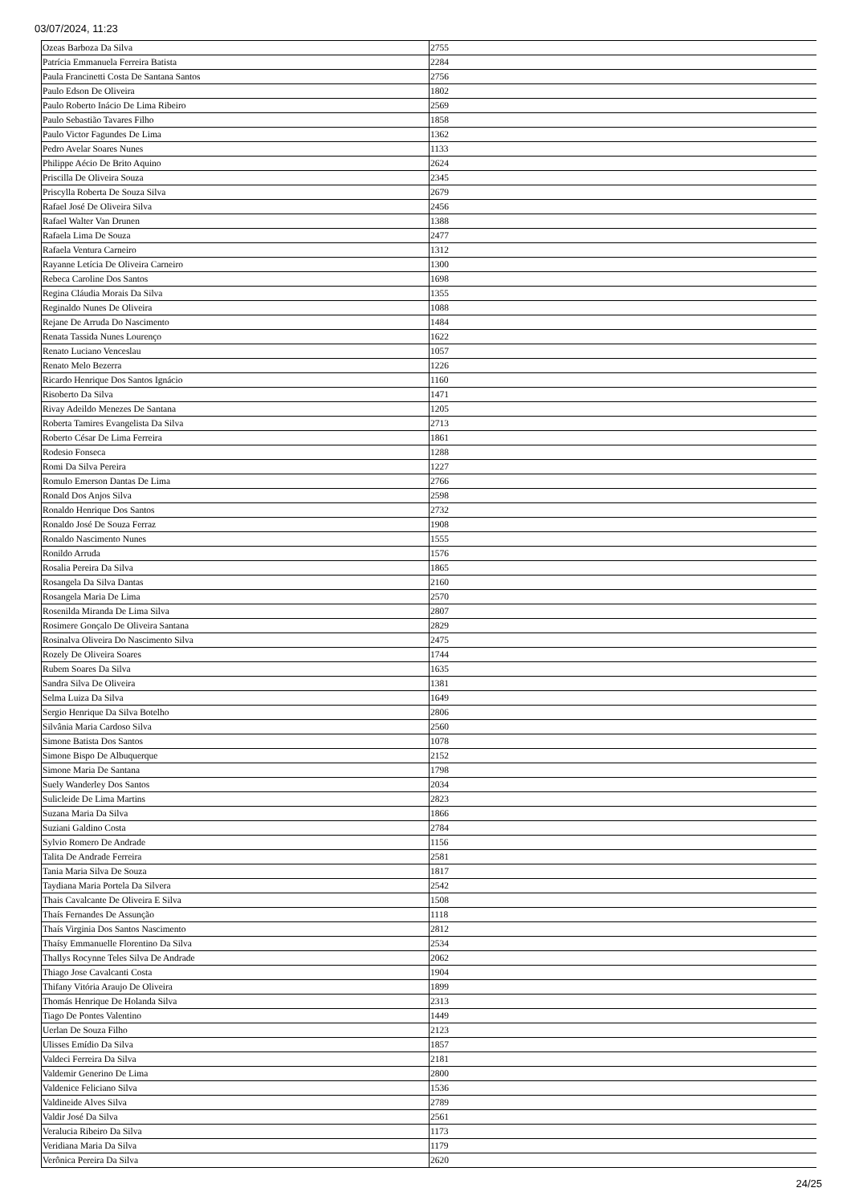03/07/2024, 11:23
| Ozeas Barboza Da Silva | 2755 |
| Patrícia Emmanuela Ferreira Batista | 2284 |
| Paula Francinetti Costa De Santana Santos | 2756 |
| Paulo Edson De Oliveira | 1802 |
| Paulo Roberto Inácio De Lima Ribeiro | 2569 |
| Paulo Sebastião Tavares Filho | 1858 |
| Paulo Victor Fagundes De Lima | 1362 |
| Pedro Avelar Soares Nunes | 1133 |
| Philippe Aécio De Brito Aquino | 2624 |
| Priscilla De Oliveira Souza | 2345 |
| Priscylla Roberta De Souza Silva | 2679 |
| Rafael José De Oliveira Silva | 2456 |
| Rafael Walter Van Drunen | 1388 |
| Rafaela Lima De Souza | 2477 |
| Rafaela Ventura Carneiro | 1312 |
| Rayanne Letícia De Oliveira Carneiro | 1300 |
| Rebeca Caroline Dos Santos | 1698 |
| Regina Cláudia Morais Da Silva | 1355 |
| Reginaldo Nunes De Oliveira | 1088 |
| Rejane De Arruda Do Nascimento | 1484 |
| Renata Tassida Nunes Lourenço | 1622 |
| Renato Luciano Venceslau | 1057 |
| Renato Melo Bezerra | 1226 |
| Ricardo Henrique Dos Santos Ignácio | 1160 |
| Risoberto Da Silva | 1471 |
| Rivay Adeildo Menezes De Santana | 1205 |
| Roberta Tamires Evangelista Da Silva | 2713 |
| Roberto César De Lima Ferreira | 1861 |
| Rodesio Fonseca | 1288 |
| Romi Da Silva Pereira | 1227 |
| Romulo Emerson Dantas De Lima | 2766 |
| Ronald Dos Anjos Silva | 2598 |
| Ronaldo Henrique Dos Santos | 2732 |
| Ronaldo José De Souza Ferraz | 1908 |
| Ronaldo Nascimento Nunes | 1555 |
| Ronildo Arruda | 1576 |
| Rosalia Pereira Da Silva | 1865 |
| Rosangela Da Silva Dantas | 2160 |
| Rosangela Maria De Lima | 2570 |
| Rosenilda Miranda De Lima Silva | 2807 |
| Rosimere Gonçalo De Oliveira Santana | 2829 |
| Rosinalva Oliveira Do Nascimento Silva | 2475 |
| Rozely De Oliveira Soares | 1744 |
| Rubem Soares Da Silva | 1635 |
| Sandra Silva De Oliveira | 1381 |
| Selma Luiza Da Silva | 1649 |
| Sergio Henrique Da Silva Botelho | 2806 |
| Silvânia Maria Cardoso Silva | 2560 |
| Simone Batista Dos Santos | 1078 |
| Simone Bispo De Albuquerque | 2152 |
| Simone Maria De Santana | 1798 |
| Suely Wanderley Dos Santos | 2034 |
| Sulicleide De Lima Martins | 2823 |
| Suzana Maria Da Silva | 1866 |
| Suziani Galdino Costa | 2784 |
| Sylvio Romero De Andrade | 1156 |
| Talita De Andrade Ferreira | 2581 |
| Tania Maria Silva De Souza | 1817 |
| Taydiana Maria Portela Da Silvera | 2542 |
| Thais Cavalcante De Oliveira E Silva | 1508 |
| Thaís Fernandes De Assunção | 1118 |
| Thaís Virginia Dos Santos Nascimento | 2812 |
| Thaísy Emmanuelle Florentino Da Silva | 2534 |
| Thallys Rocynne Teles Silva De Andrade | 2062 |
| Thiago Jose Cavalcanti Costa | 1904 |
| Thifany Vitória Araujo De Oliveira | 1899 |
| Thomás Henrique De Holanda Silva | 2313 |
| Tiago De Pontes Valentino | 1449 |
| Uerlan De Souza Filho | 2123 |
| Ulisses Emídio Da Silva | 1857 |
| Valdeci Ferreira Da Silva | 2181 |
| Valdemir Generino De Lima | 2800 |
| Valdenice Feliciano Silva | 1536 |
| Valdineide Alves Silva | 2789 |
| Valdir José Da Silva | 2561 |
| Veralucia Ribeiro Da Silva | 1173 |
| Veridiana Maria Da Silva | 1179 |
| Verônica Pereira Da Silva | 2620 |
24/25